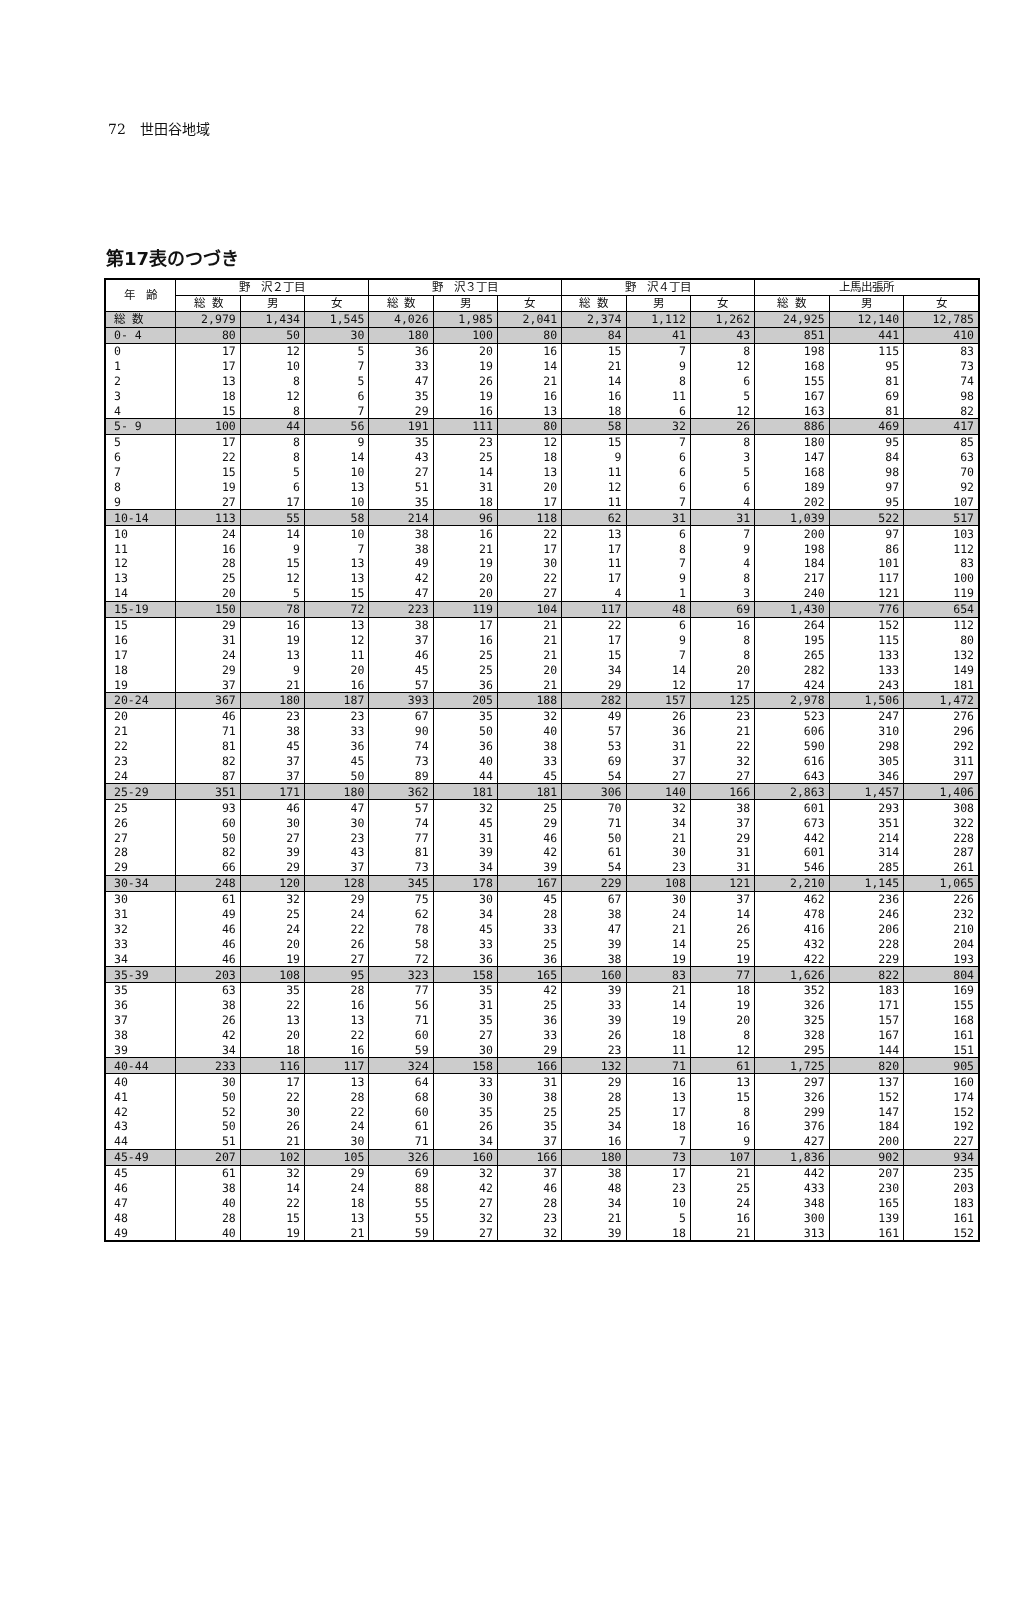72　世田谷地域
第17表のつづき
| 年 齢 | 野 沢２丁目 | | | 野 沢３丁目 | | | 野 沢４丁目 | | | 上馬出張所 | | |
| --- | --- | --- | --- | --- | --- | --- | --- | --- | --- | --- | --- | --- |
| | 総 数 | 男 | 女 | 総 数 | 男 | 女 | 総 数 | 男 | 女 | 総 数 | 男 | 女 |
| 総 数 | 2,979 | 1,434 | 1,545 | 4,026 | 1,985 | 2,041 | 2,374 | 1,112 | 1,262 | 24,925 | 12,140 | 12,785 |
| 0- 4 | 80 | 50 | 30 | 180 | 100 | 80 | 84 | 41 | 43 | 851 | 441 | 410 |
| 0 | 17 | 12 | 5 | 36 | 20 | 16 | 15 | 7 | 8 | 198 | 115 | 83 |
| 1 | 17 | 10 | 7 | 33 | 19 | 14 | 21 | 9 | 12 | 168 | 95 | 73 |
| 2 | 13 | 8 | 5 | 47 | 26 | 21 | 14 | 8 | 6 | 155 | 81 | 74 |
| 3 | 18 | 12 | 6 | 35 | 19 | 16 | 16 | 11 | 5 | 167 | 69 | 98 |
| 4 | 15 | 8 | 7 | 29 | 16 | 13 | 18 | 6 | 12 | 163 | 81 | 82 |
| 5- 9 | 100 | 44 | 56 | 191 | 111 | 80 | 58 | 32 | 26 | 886 | 469 | 417 |
| 5 | 17 | 8 | 9 | 35 | 23 | 12 | 15 | 7 | 8 | 180 | 95 | 85 |
| 6 | 22 | 8 | 14 | 43 | 25 | 18 | 9 | 6 | 3 | 147 | 84 | 63 |
| 7 | 15 | 5 | 10 | 27 | 14 | 13 | 11 | 6 | 5 | 168 | 98 | 70 |
| 8 | 19 | 6 | 13 | 51 | 31 | 20 | 12 | 6 | 6 | 189 | 97 | 92 |
| 9 | 27 | 17 | 10 | 35 | 18 | 17 | 11 | 7 | 4 | 202 | 95 | 107 |
| 10-14 | 113 | 55 | 58 | 214 | 96 | 118 | 62 | 31 | 31 | 1,039 | 522 | 517 |
| 10 | 24 | 14 | 10 | 38 | 16 | 22 | 13 | 6 | 7 | 200 | 97 | 103 |
| 11 | 16 | 9 | 7 | 38 | 21 | 17 | 17 | 8 | 9 | 198 | 86 | 112 |
| 12 | 28 | 15 | 13 | 49 | 19 | 30 | 11 | 7 | 4 | 184 | 101 | 83 |
| 13 | 25 | 12 | 13 | 42 | 20 | 22 | 17 | 9 | 8 | 217 | 117 | 100 |
| 14 | 20 | 5 | 15 | 47 | 20 | 27 | 4 | 1 | 3 | 240 | 121 | 119 |
| 15-19 | 150 | 78 | 72 | 223 | 119 | 104 | 117 | 48 | 69 | 1,430 | 776 | 654 |
| 15 | 29 | 16 | 13 | 38 | 17 | 21 | 22 | 6 | 16 | 264 | 152 | 112 |
| 16 | 31 | 19 | 12 | 37 | 16 | 21 | 17 | 9 | 8 | 195 | 115 | 80 |
| 17 | 24 | 13 | 11 | 46 | 25 | 21 | 15 | 7 | 8 | 265 | 133 | 132 |
| 18 | 29 | 9 | 20 | 45 | 25 | 20 | 34 | 14 | 20 | 282 | 133 | 149 |
| 19 | 37 | 21 | 16 | 57 | 36 | 21 | 29 | 12 | 17 | 424 | 243 | 181 |
| 20-24 | 367 | 180 | 187 | 393 | 205 | 188 | 282 | 157 | 125 | 2,978 | 1,506 | 1,472 |
| 20 | 46 | 23 | 23 | 67 | 35 | 32 | 49 | 26 | 23 | 523 | 247 | 276 |
| 21 | 71 | 38 | 33 | 90 | 50 | 40 | 57 | 36 | 21 | 606 | 310 | 296 |
| 22 | 81 | 45 | 36 | 74 | 36 | 38 | 53 | 31 | 22 | 590 | 298 | 292 |
| 23 | 82 | 37 | 45 | 73 | 40 | 33 | 69 | 37 | 32 | 616 | 305 | 311 |
| 24 | 87 | 37 | 50 | 89 | 44 | 45 | 54 | 27 | 27 | 643 | 346 | 297 |
| 25-29 | 351 | 171 | 180 | 362 | 181 | 181 | 306 | 140 | 166 | 2,863 | 1,457 | 1,406 |
| 25 | 93 | 46 | 47 | 57 | 32 | 25 | 70 | 32 | 38 | 601 | 293 | 308 |
| 26 | 60 | 30 | 30 | 74 | 45 | 29 | 71 | 34 | 37 | 673 | 351 | 322 |
| 27 | 50 | 27 | 23 | 77 | 31 | 46 | 50 | 21 | 29 | 442 | 214 | 228 |
| 28 | 82 | 39 | 43 | 81 | 39 | 42 | 61 | 30 | 31 | 601 | 314 | 287 |
| 29 | 66 | 29 | 37 | 73 | 34 | 39 | 54 | 23 | 31 | 546 | 285 | 261 |
| 30-34 | 248 | 120 | 128 | 345 | 178 | 167 | 229 | 108 | 121 | 2,210 | 1,145 | 1,065 |
| 30 | 61 | 32 | 29 | 75 | 30 | 45 | 67 | 30 | 37 | 462 | 236 | 226 |
| 31 | 49 | 25 | 24 | 62 | 34 | 28 | 38 | 24 | 14 | 478 | 246 | 232 |
| 32 | 46 | 24 | 22 | 78 | 45 | 33 | 47 | 21 | 26 | 416 | 206 | 210 |
| 33 | 46 | 20 | 26 | 58 | 33 | 25 | 39 | 14 | 25 | 432 | 228 | 204 |
| 34 | 46 | 19 | 27 | 72 | 36 | 36 | 38 | 19 | 19 | 422 | 229 | 193 |
| 35-39 | 203 | 108 | 95 | 323 | 158 | 165 | 160 | 83 | 77 | 1,626 | 822 | 804 |
| 35 | 63 | 35 | 28 | 77 | 35 | 42 | 39 | 21 | 18 | 352 | 183 | 169 |
| 36 | 38 | 22 | 16 | 56 | 31 | 25 | 33 | 14 | 19 | 326 | 171 | 155 |
| 37 | 26 | 13 | 13 | 71 | 35 | 36 | 39 | 19 | 20 | 325 | 157 | 168 |
| 38 | 42 | 20 | 22 | 60 | 27 | 33 | 26 | 18 | 8 | 328 | 167 | 161 |
| 39 | 34 | 18 | 16 | 59 | 30 | 29 | 23 | 11 | 12 | 295 | 144 | 151 |
| 40-44 | 233 | 116 | 117 | 324 | 158 | 166 | 132 | 71 | 61 | 1,725 | 820 | 905 |
| 40 | 30 | 17 | 13 | 64 | 33 | 31 | 29 | 16 | 13 | 297 | 137 | 160 |
| 41 | 50 | 22 | 28 | 68 | 30 | 38 | 28 | 13 | 15 | 326 | 152 | 174 |
| 42 | 52 | 30 | 22 | 60 | 35 | 25 | 25 | 17 | 8 | 299 | 147 | 152 |
| 43 | 50 | 26 | 24 | 61 | 26 | 35 | 34 | 18 | 16 | 376 | 184 | 192 |
| 44 | 51 | 21 | 30 | 71 | 34 | 37 | 16 | 7 | 9 | 427 | 200 | 227 |
| 45-49 | 207 | 102 | 105 | 326 | 160 | 166 | 180 | 73 | 107 | 1,836 | 902 | 934 |
| 45 | 61 | 32 | 29 | 69 | 32 | 37 | 38 | 17 | 21 | 442 | 207 | 235 |
| 46 | 38 | 14 | 24 | 88 | 42 | 46 | 48 | 23 | 25 | 433 | 230 | 203 |
| 47 | 40 | 22 | 18 | 55 | 27 | 28 | 34 | 10 | 24 | 348 | 165 | 183 |
| 48 | 28 | 15 | 13 | 55 | 32 | 23 | 21 | 5 | 16 | 300 | 139 | 161 |
| 49 | 40 | 19 | 21 | 59 | 27 | 32 | 39 | 18 | 21 | 313 | 161 | 152 |